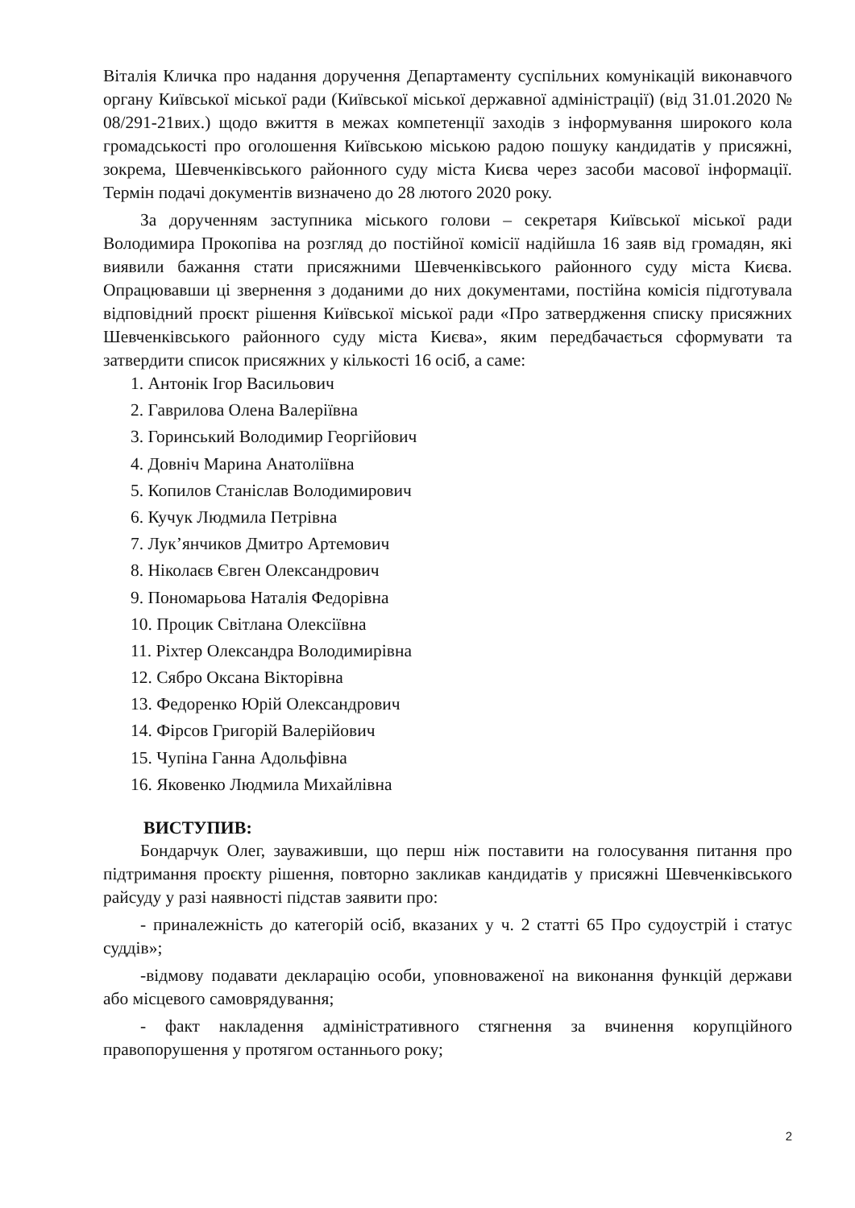Віталія Кличка про надання доручення Департаменту суспільних комунікацій виконавчого органу Київської міської ради (Київської міської державної адміністрації) (від 31.01.2020 № 08/291-21вих.) щодо вжиття в межах компетенції заходів з інформування широкого кола громадськості про оголошення Київською міською радою пошуку кандидатів у присяжні, зокрема, Шевченківського районного суду міста Києва через засоби масової інформації. Термін подачі документів визначено до 28 лютого 2020 року.
За дорученням заступника міського голови – секретаря Київської міської ради Володимира Прокопіва на розгляд до постійної комісії надійшла 16 заяв від громадян, які виявили бажання стати присяжними Шевченківського районного суду міста Києва. Опрацювавши ці звернення з доданими до них документами, постійна комісія підготувала відповідний проєкт рішення Київської міської ради «Про затвердження списку присяжних Шевченківського районного суду міста Києва», яким передбачається сформувати та затвердити список присяжних у кількості 16 осіб, а саме:
1. Антонік Ігор Васильович
2. Гаврилова Олена Валеріївна
3. Горинський Володимир Георгійович
4. Довніч Марина Анатоліївна
5. Копилов Станіслав Володимирович
6. Кучук Людмила Петрівна
7. Лук’янчиков Дмитро Артемович
8. Ніколаєв Євген Олександрович
9. Пономарьова Наталія Федорівна
10. Процик Світлана Олексіївна
11. Ріхтер Олександра Володимирівна
12. Сябро Оксана Вікторівна
13. Федоренко Юрій Олександрович
14. Фірсов Григорій Валерійович
15. Чупіна Ганна Адольфівна
16. Яковенко Людмила Михайлівна
ВИСТУПИВ:
Бондарчук Олег, зауваживши, що перш ніж поставити на голосування питання про підтримання проєкту рішення, повторно закликав кандидатів у присяжні Шевченківського райсуду у разі наявності підстав заявити про:
- приналежність до категорій осіб, вказаних у ч. 2 статті 65 Про судоустрій і статус суддів»;
-відмову подавати декларацію особи, уповноваженої на виконання функцій держави або місцевого самоврядування;
- факт накладення адміністративного стягнення за вчинення корупційного правопорушення у протягом останнього року;
2